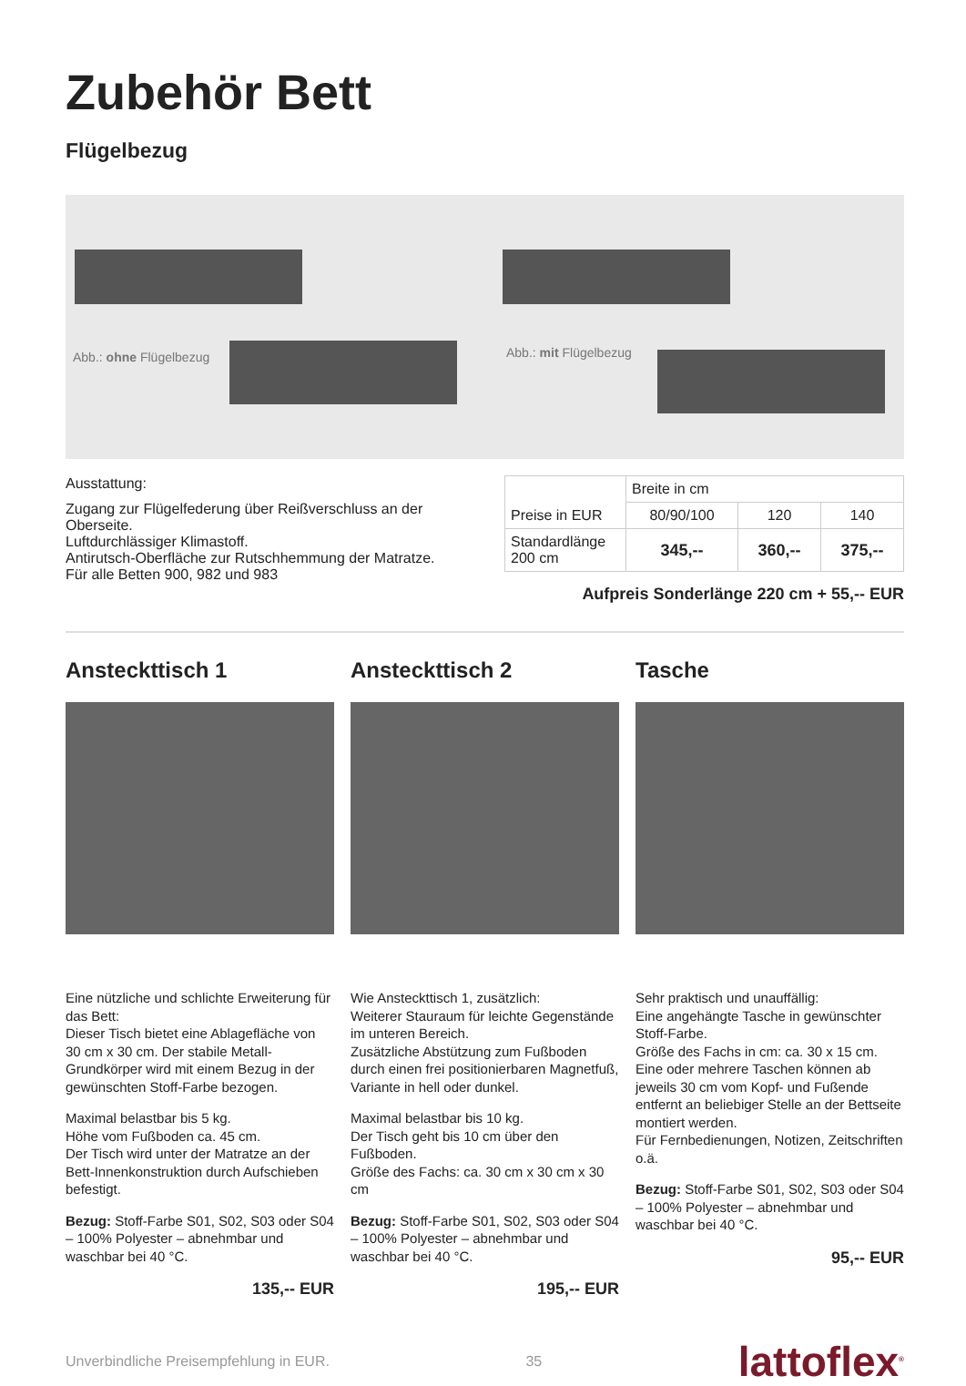Zubehör Bett
Flügelbezug
Abb.: ohne Flügelbezug Abb.: mit Flügelbezug
Ausstattung:
Zugang zur Flügelfederung über Reißverschluss an der Oberseite.
Luftdurchlässiger Klimastoff.
Antirutsch-Oberfläche zur Rutschhemmung der Matratze.
Für alle Betten 900, 982 und 983
| Preise in EUR | Breite in cm | | |
| --- | --- | --- | --- |
| | 80/90/100 | 120 | 140 |
| Standardlänge 200 cm | 345,-- | 360,-- | 375,-- |
Aufpreis Sonderlänge 220 cm + 55,-- EUR
Ansteckttisch 1
Eine nützliche und schlichte Erweiterung für das Bett:
Dieser Tisch bietet eine Ablagefläche von 30 cm x 30 cm. Der stabile Metall-Grundkörper wird mit einem Bezug in der gewünschten Stoff-Farbe bezogen.
Maximal belastbar bis 5 kg.
Höhe vom Fußboden ca. 45 cm.
Der Tisch wird unter der Matratze an der Bett-Innenkonstruktion durch Aufschieben befestigt.
Bezug: Stoff-Farbe S01, S02, S03 oder S04 – 100% Polyester – abnehmbar und waschbar bei 40 °C.
135,-- EUR
Ansteckttisch 2
Wie Ansteckttisch 1, zusätzlich:
Weiterer Stauraum für leichte Gegenstände im unteren Bereich.
Zusätzliche Abstützung zum Fußboden durch einen frei positionierbaren Magnetfuß, Variante in hell oder dunkel.
Maximal belastbar bis 10 kg.
Der Tisch geht bis 10 cm über den Fußboden.
Größe des Fachs: ca. 30 cm x 30 cm x 30 cm
Bezug: Stoff-Farbe S01, S02, S03 oder S04 – 100% Polyester – abnehmbar und waschbar bei 40 °C.
195,-- EUR
Tasche
Sehr praktisch und unauffällig:
Eine angehängte Tasche in gewünschter Stoff-Farbe.
Größe des Fachs in cm: ca. 30 x 15 cm.
Eine oder mehrere Taschen können ab jeweils 30 cm vom Kopf- und Fußende entfernt an beliebiger Stelle an der Bettseite montiert werden.
Für Fernbedienungen, Notizen, Zeitschriften o.ä.
Bezug: Stoff-Farbe S01, S02, S03 oder S04 – 100% Polyester – abnehmbar und waschbar bei 40 °C.
95,-- EUR
Unverbindliche Preisempfehlung in EUR. 35 lattoflex<sup>®</sup>